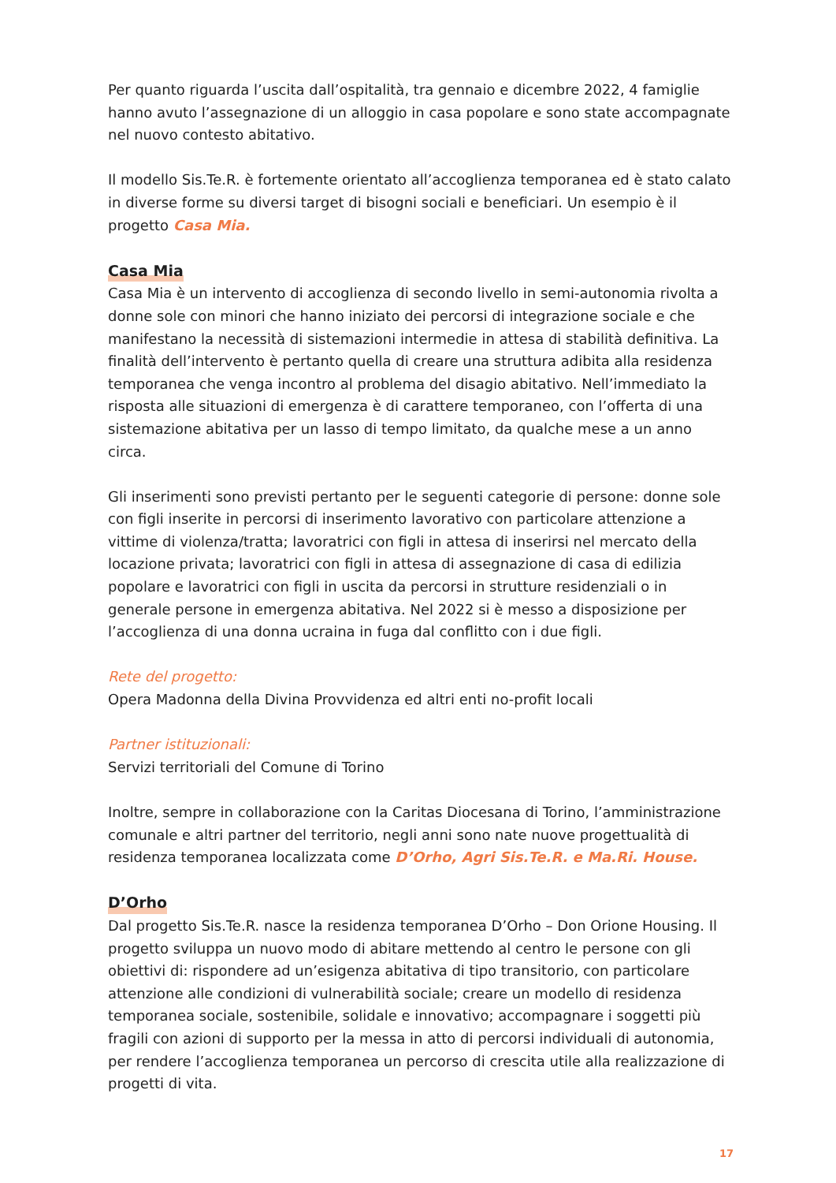Per quanto riguarda l’uscita dall’ospitalità, tra gennaio e dicembre 2022, 4 famiglie hanno avuto l’assegnazione di un alloggio in casa popolare e sono state accompagnate nel nuovo contesto abitativo.
Il modello Sis.Te.R. è fortemente orientato all’accoglienza temporanea ed è stato calato in diverse forme su diversi target di bisogni sociali e beneficiari. Un esempio è il progetto Casa Mia.
Casa Mia
Casa Mia è un intervento di accoglienza di secondo livello in semi-autonomia rivolta a donne sole con minori che hanno iniziato dei percorsi di integrazione sociale e che manifestano la necessità di sistemazioni intermedie in attesa di stabilità definitiva. La finalità dell’intervento è pertanto quella di creare una struttura adibita alla residenza temporanea che venga incontro al problema del disagio abitativo. Nell’immediato la risposta alle situazioni di emergenza è di carattere temporaneo, con l’offerta di una sistemazione abitativa per un lasso di tempo limitato, da qualche mese a un anno circa.
Gli inserimenti sono previsti pertanto per le seguenti categorie di persone: donne sole con figli inserite in percorsi di inserimento lavorativo con particolare attenzione a vittime di violenza/tratta; lavoratrici con figli in attesa di inserirsi nel mercato della locazione privata; lavoratrici con figli in attesa di assegnazione di casa di edilizia popolare e lavoratrici con figli in uscita da percorsi in strutture residenziali o in generale persone in emergenza abitativa. Nel 2022 si è messo a disposizione per l’accoglienza di una donna ucraina in fuga dal conflitto con i due figli.
Rete del progetto:
Opera Madonna della Divina Provvidenza ed altri enti no-profit locali
Partner istituzionali:
Servizi territoriali del Comune di Torino
Inoltre, sempre in collaborazione con la Caritas Diocesana di Torino, l’amministrazione comunale e altri partner del territorio, negli anni sono nate nuove progettualità di residenza temporanea localizzata come D’Orho, Agri Sis.Te.R. e Ma.Ri. House.
D’Orho
Dal progetto Sis.Te.R. nasce la residenza temporanea D’Orho – Don Orione Housing. Il progetto sviluppa un nuovo modo di abitare mettendo al centro le persone con gli obiettivi di: rispondere ad un’esigenza abitativa di tipo transitorio, con particolare attenzione alle condizioni di vulnerabilità sociale; creare un modello di residenza temporanea sociale, sostenibile, solidale e innovativo; accompagnare i soggetti più fragili con azioni di supporto per la messa in atto di percorsi individuali di autonomia, per rendere l’accoglienza temporanea un percorso di crescita utile alla realizzazione di progetti di vita.
17